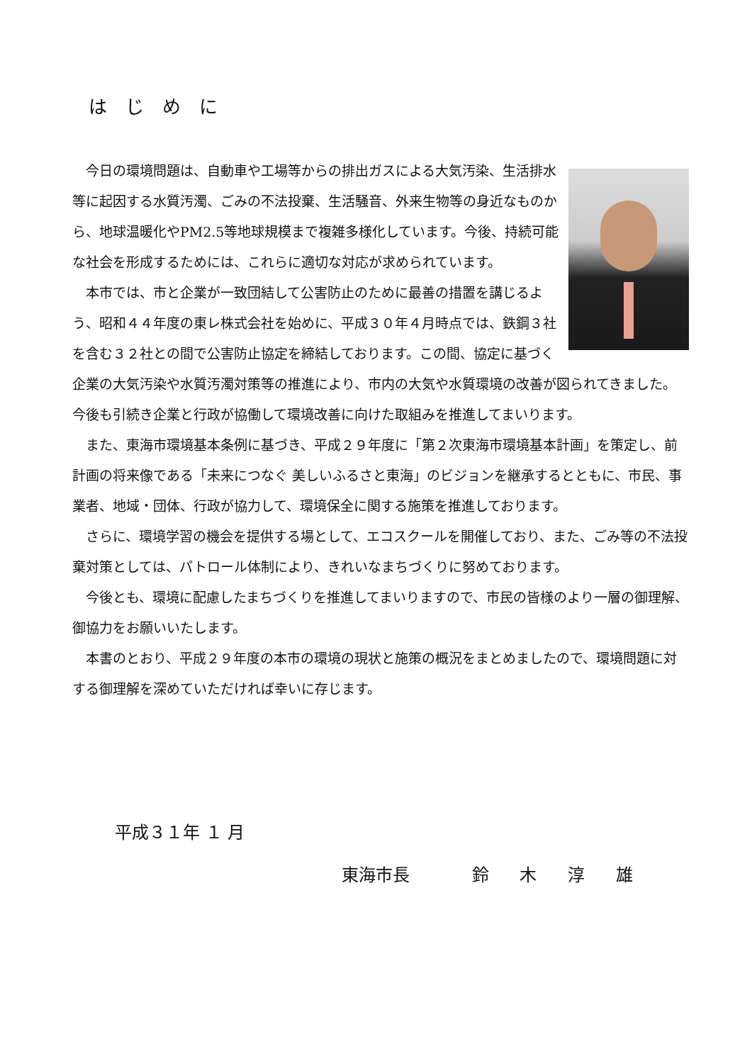はじめに
今日の環境問題は、自動車や工場等からの排出ガスによる大気汚染、生活排水等に起因する水質汚濁、ごみの不法投棄、生活騒音、外来生物等の身近なものから、地球温暖化やPM2.5等地球規模まで複雑多様化しています。今後、持続可能な社会を形成するためには、これらに適切な対応が求められています。
本市では、市と企業が一致団結して公害防止のために最善の措置を講じるよう、昭和４４年度の東レ株式会社を始めに、平成３０年４月時点では、鉄鋼３社を含む３２社との間で公害防止協定を締結しております。この間、協定に基づく企業の大気汚染や水質汚濁対策等の推進により、市内の大気や水質環境の改善が図られてきました。今後も引続き企業と行政が協働して環境改善に向けた取組みを推進してまいります。
また、東海市環境基本条例に基づき、平成２９年度に「第２次東海市環境基本計画」を策定し、前計画の将来像である「未来につなぐ 美しいふるさと東海」のビジョンを継承するとともに、市民、事業者、地域・団体、行政が協力して、環境保全に関する施策を推進しております。
さらに、環境学習の機会を提供する場として、エコスクールを開催しており、また、ごみ等の不法投棄対策としては、パトロール体制により、きれいなまちづくりに努めております。
今後とも、環境に配慮したまちづくりを推進してまいりますので、市民の皆様のより一層の御理解、御協力をお願いいたします。
本書のとおり、平成２９年度の本市の環境の現状と施策の概況をまとめましたので、環境問題に対する御理解を深めていただければ幸いに存じます。
平成３１年 １ 月
東海市長 鈴 木 淳 雄